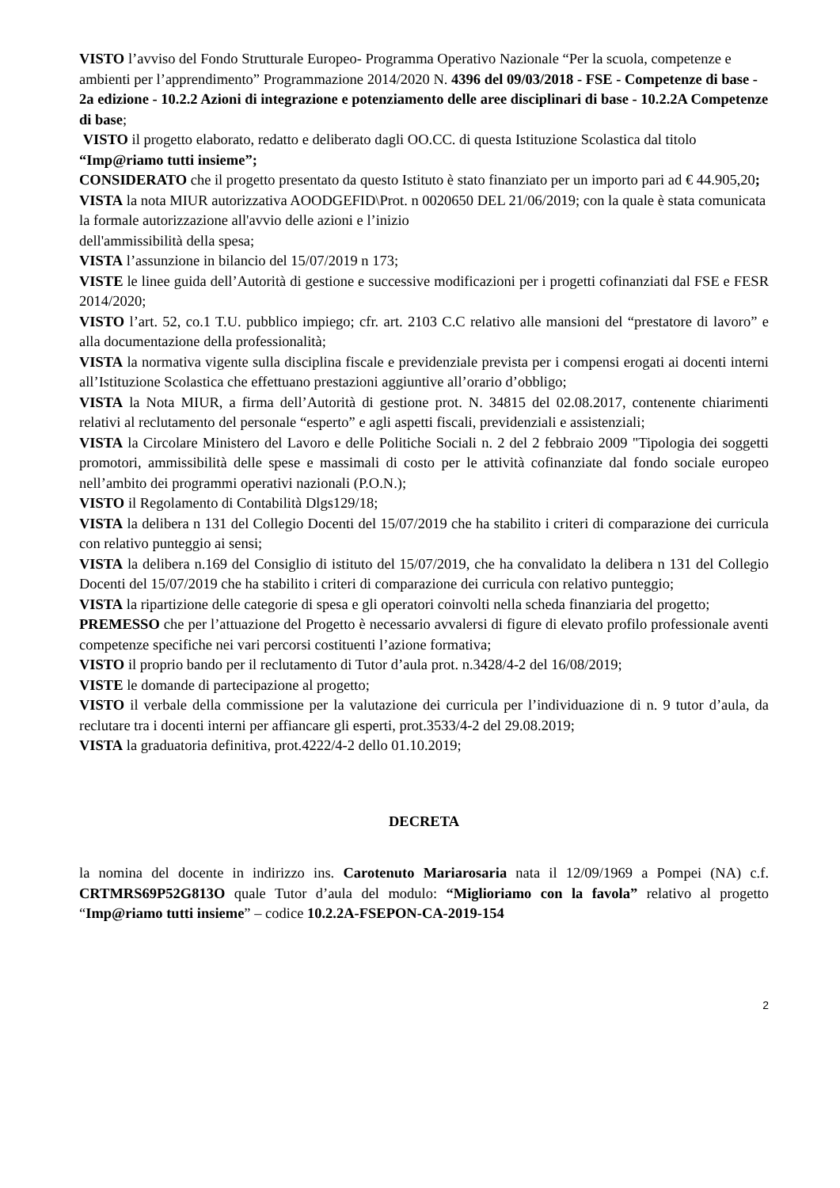VISTO l’avviso del Fondo Strutturale Europeo- Programma Operativo Nazionale “Per la scuola, competenze e ambienti per l’apprendimento” Programmazione 2014/2020 N. 4396 del 09/03/2018 - FSE - Competenze di base - 2a edizione - 10.2.2 Azioni di integrazione e potenziamento delle aree disciplinari di base - 10.2.2A Competenze di base;
VISTO il progetto elaborato, redatto e deliberato dagli OO.CC. di questa Istituzione Scolastica dal titolo “Imp@riamo tutti insieme”;
CONSIDERATO che il progetto presentato da questo Istituto è stato finanziato per un importo pari ad € 44.905,20;
VISTA la nota MIUR autorizzativa AOODGEFID\Prot. n 0020650 DEL 21/06/2019; con la quale è stata comunicata la formale autorizzazione all'avvio delle azioni e l’inizio
dell'ammissibilità della spesa;
VISTA l’assunzione in bilancio del 15/07/2019 n 173;
VISTE le linee guida dell’Autorità di gestione e successive modificazioni per i progetti cofinanziati dal FSE e FESR 2014/2020;
VISTO l’art. 52, co.1 T.U. pubblico impiego; cfr. art. 2103 C.C relativo alle mansioni del “prestatore di lavoro” e alla documentazione della professionalità;
VISTA la normativa vigente sulla disciplina fiscale e previdenziale prevista per i compensi erogati ai docenti interni all’Istituzione Scolastica che effettuano prestazioni aggiuntive all’orario d’obbligo;
VISTA la Nota MIUR, a firma dell’Autorità di gestione prot. N. 34815 del 02.08.2017, contenente chiarimenti relativi al reclutamento del personale “esperto” e agli aspetti fiscali, previdenziali e assistenziali;
VISTA la Circolare Ministero del Lavoro e delle Politiche Sociali n. 2 del 2 febbraio 2009 "Tipologia dei soggetti promotori, ammissibilità delle spese e massimali di costo per le attività cofinanziate dal fondo sociale europeo nell’ambito dei programmi operativi nazionali (P.O.N.);
VISTO il Regolamento di Contabilità Dlgs129/18;
VISTA la delibera n 131 del Collegio Docenti del 15/07/2019 che ha stabilito i criteri di comparazione dei curricula con relativo punteggio ai sensi;
VISTA la delibera n.169 del Consiglio di istituto del 15/07/2019, che ha convalidato la delibera n 131 del Collegio Docenti del 15/07/2019 che ha stabilito i criteri di comparazione dei curricula con relativo punteggio;
VISTA la ripartizione delle categorie di spesa e gli operatori coinvolti nella scheda finanziaria del progetto;
PREMESSO che per l’attuazione del Progetto è necessario avvalersi di figure di elevato profilo professionale aventi competenze specifiche nei vari percorsi costituenti l’azione formativa;
VISTO il proprio bando per il reclutamento di Tutor d’aula prot. n.3428/4-2 del 16/08/2019;
VISTE le domande di partecipazione al progetto;
VISTO il verbale della commissione per la valutazione dei curricula per l’individuazione di n. 9 tutor d’aula, da reclutare tra i docenti interni per affiancare gli esperti, prot.3533/4-2 del 29.08.2019;
VISTA la graduatoria definitiva, prot.4222/4-2 dello 01.10.2019;
DECRETA
la nomina del docente in indirizzo ins. Carotenuto Mariarosaria nata il 12/09/1969 a Pompei (NA) c.f. CRTMRS69P52G813O quale Tutor d’aula del modulo: “Miglioriamo con la favola” relativo al progetto “Imp@riamo tutti insieme” – codice 10.2.2A-FSEPON-CA-2019-154
2